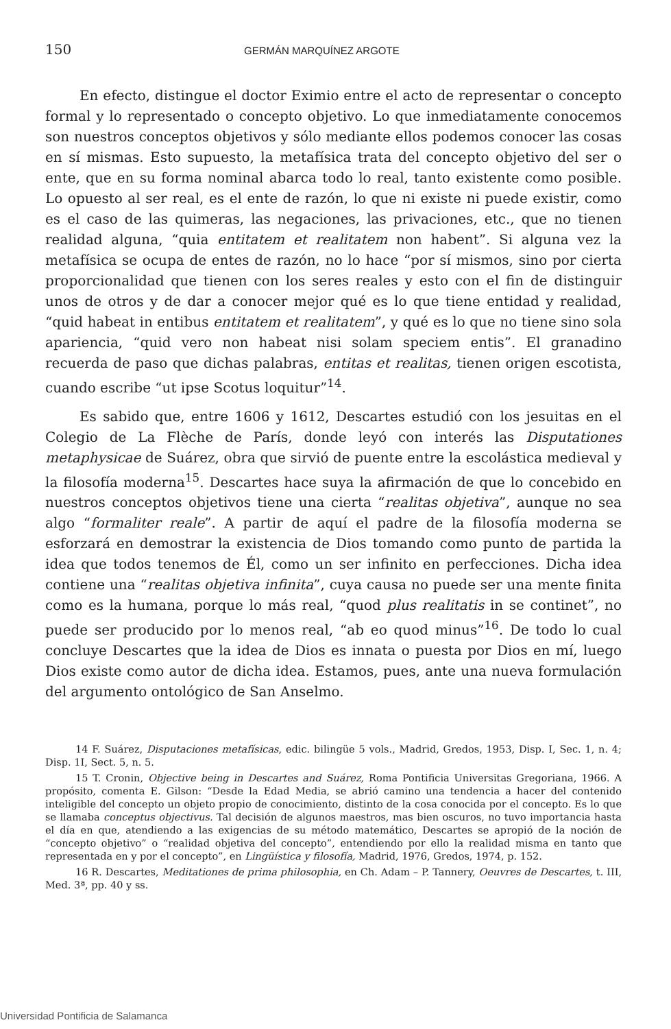150 GERMÁN MARQUÍNEZ ARGOTE
En efecto, distingue el doctor Eximio entre el acto de representar o concepto formal y lo representado o concepto objetivo. Lo que inmediatamente conocemos son nuestros conceptos objetivos y sólo mediante ellos podemos conocer las cosas en sí mismas. Esto supuesto, la metafísica trata del concepto objetivo del ser o ente, que en su forma nominal abarca todo lo real, tanto existente como posible. Lo opuesto al ser real, es el ente de razón, lo que ni existe ni puede existir, como es el caso de las quimeras, las negaciones, las privaciones, etc., que no tienen realidad alguna, “quia entitatem et realitatem non habent”. Si alguna vez la metafísica se ocupa de entes de razón, no lo hace “por sí mismos, sino por cierta proporcionalidad que tienen con los seres reales y esto con el fin de distinguir unos de otros y de dar a conocer mejor qué es lo que tiene entidad y realidad, “quid habeat in entibus entitatem et realitatem”, y qué es lo que no tiene sino sola apariencia, “quid vero non habeat nisi solam speciem entis”. El granadino recuerda de paso que dichas palabras, entitas et realitas, tienen origen escotista, cuando escribe “ut ipse Scotus loquitur”<sup>14</sup>.
Es sabido que, entre 1606 y 1612, Descartes estudió con los jesuitas en el Colegio de La Flèche de París, donde leyó con interés las Disputationes metaphysicae de Suárez, obra que sirvió de puente entre la escolástica medieval y la filosofía moderna<sup>15</sup>. Descartes hace suya la afirmación de que lo concebido en nuestros conceptos objetivos tiene una cierta “realitas objetiva”, aunque no sea algo “formaliter reale”. A partir de aquí el padre de la filosofía moderna se esforzará en demostrar la existencia de Dios tomando como punto de partida la idea que todos tenemos de Él, como un ser infinito en perfecciones. Dicha idea contiene una “realitas objetiva infinita”, cuya causa no puede ser una mente finita como es la humana, porque lo más real, “quod plus realitatis in se continet”, no puede ser producido por lo menos real, “ab eo quod minus”<sup>16</sup>. De todo lo cual concluye Descartes que la idea de Dios es innata o puesta por Dios en mí, luego Dios existe como autor de dicha idea. Estamos, pues, ante una nueva formulación del argumento ontológico de San Anselmo.
14 F. Suárez, Disputaciones metafísicas, edic. bilingüe 5 vols., Madrid, Gredos, 1953, Disp. I, Sec. 1, n. 4; Disp. 1I, Sect. 5, n. 5.
15 T. Cronin, Objective being in Descartes and Suárez, Roma Pontificia Universitas Gregoriana, 1966. A propósito, comenta E. Gilson: “Desde la Edad Media, se abrió camino una tendencia a hacer del contenido inteligible del concepto un objeto propio de conocimiento, distinto de la cosa conocida por el concepto. Es lo que se llamaba conceptus objectivus. Tal decisión de algunos maestros, mas bien oscuros, no tuvo importancia hasta el día en que, atendiendo a las exigencias de su método matemático, Descartes se apropió de la noción de “concepto objetivo” o “realidad objetiva del concepto”, entendiendo por ello la realidad misma en tanto que representada en y por el concepto”, en Lingüística y filosofía, Madrid, 1976, Gredos, 1974, p. 152.
16 R. Descartes, Meditationes de prima philosophia, en Ch. Adam – P. Tannery, Oeuvres de Descartes, t. III, Med. 3ª, pp. 40 y ss.
Universidad Pontificia de Salamanca